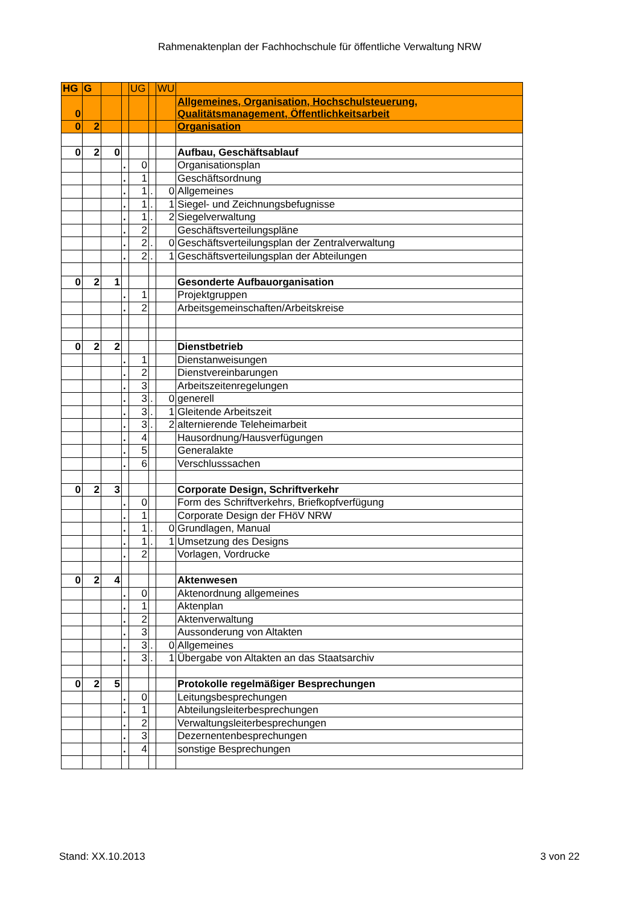Rahmenaktenplan der Fachhochschule für öffentliche Verwaltung NRW
| HG | G | | | UG | | WU | |
| 0 | | | | | | | Allgemeines, Organisation, Hochschulsteuerung, Qualitätsmanagement, Öffentlichkeitsarbeit |
| 0 | 2 | | | | | | Organisation |
| 0 | 2 | 0 | | | | | Aufbau, Geschäftsablauf |
| | | | . | 0 | | | Organisationsplan |
| | | | . | 1 | | | Geschäftsordnung |
| | | | . | 1 | . | 0 | Allgemeines |
| | | | . | 1 | . | 1 | Siegel- und Zeichnungsbefugnisse |
| | | | . | 1 | . | 2 | Siegelverwaltung |
| | | | . | 2 | | | Geschäftsverteilungspläne |
| | | | . | 2 | . | 0 | Geschäftsverteilungsplan der Zentralverwaltung |
| | | | . | 2 | . | 1 | Geschäftsverteilungsplan der Abteilungen |
| 0 | 2 | 1 | | | | | Gesonderte Aufbauorganisation |
| | | | . | 1 | | | Projektgruppen |
| | | | . | 2 | | | Arbeitsgemeinschaften/Arbeitskreise |
| 0 | 2 | 2 | | | | | Dienstbetrieb |
| | | | . | 1 | | | Dienstanweisungen |
| | | | . | 2 | | | Dienstvereinbarungen |
| | | | . | 3 | | | Arbeitszeitenregelungen |
| | | | . | 3 | . | 0 | generell |
| | | | . | 3 | . | 1 | Gleitende Arbeitszeit |
| | | | . | 3 | . | 2 | alternierende Teleheimarbeit |
| | | | . | 4 | | | Hausordnung/Hausverfügungen |
| | | | . | 5 | | | Generalakte |
| | | | . | 6 | | | Verschlusssachen |
| 0 | 2 | 3 | | | | | Corporate Design, Schriftverkehr |
| | | | . | 0 | | | Form des Schriftverkehrs, Briefkopfverfügung |
| | | | . | 1 | | | Corporate Design der FHöV NRW |
| | | | . | 1 | . | 0 | Grundlagen, Manual |
| | | | . | 1 | . | 1 | Umsetzung des Designs |
| | | | . | 2 | | | Vorlagen, Vordrucke |
| 0 | 2 | 4 | | | | | Aktenwesen |
| | | | . | 0 | | | Aktenordnung allgemeines |
| | | | . | 1 | | | Aktenplan |
| | | | . | 2 | | | Aktenverwaltung |
| | | | . | 3 | | | Aussonderung von Altakten |
| | | | . | 3 | . | 0 | Allgemeines |
| | | | . | 3 | . | 1 | Übergabe von Altakten an das Staatsarchiv |
| 0 | 2 | 5 | | | | | Protokolle regelmäßiger Besprechungen |
| | | | . | 0 | | | Leitungsbesprechungen |
| | | | . | 1 | | | Abteilungsleiterbesprechungen |
| | | | . | 2 | | | Verwaltungsleiterbesprechungen |
| | | | . | 3 | | | Dezernentenbesprechungen |
| | | | . | 4 | | | sonstige Besprechungen |
Stand: XX.10.2013 3 von 22